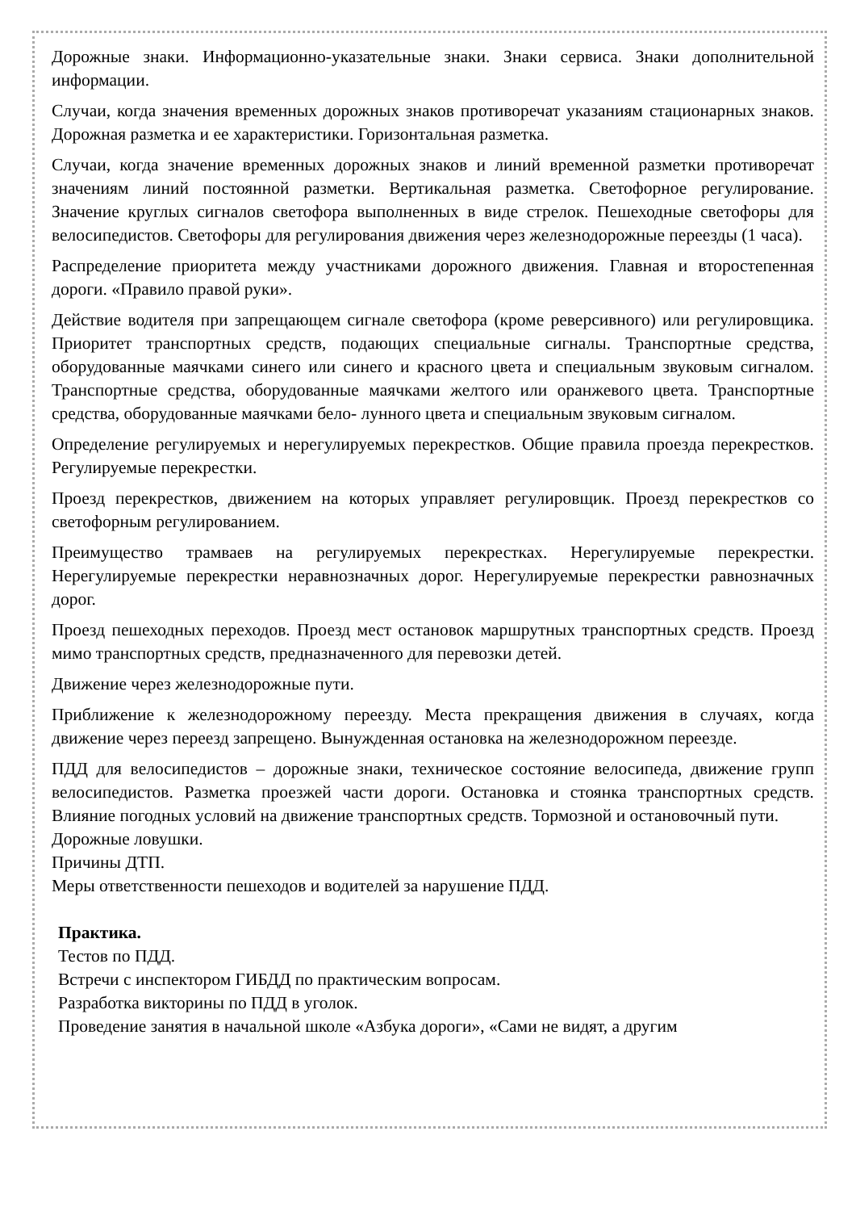Дорожные знаки. Информационно-указательные знаки. Знаки сервиса. Знаки дополнительной информации.
Случаи, когда значения временных дорожных знаков противоречат указаниям стационарных знаков. Дорожная разметка и ее характеристики. Горизонтальная разметка.
Случаи, когда значение временных дорожных знаков и линий временной разметки противоречат значениям линий постоянной разметки. Вертикальная разметка. Светофорное регулирование. Значение круглых сигналов светофора выполненных в виде стрелок. Пешеходные светофоры для велосипедистов. Светофоры для регулирования движения через железнодорожные переезды (1 часа).
Распределение приоритета между участниками дорожного движения. Главная и второстепенная дороги. «Правило правой руки».
Действие водителя при запрещающем сигнале светофора (кроме реверсивного) или регулировщика. Приоритет транспортных средств, подающих специальные сигналы. Транспортные средства, оборудованные маячками синего или синего и красного цвета и специальным звуковым сигналом. Транспортные средства, оборудованные маячками желтого или оранжевого цвета. Транспортные средства, оборудованные маячками бело- лунного цвета и специальным звуковым сигналом.
Определение регулируемых и нерегулируемых перекрестков. Общие правила проезда перекрестков. Регулируемые перекрестки.
Проезд перекрестков, движением на которых управляет регулировщик. Проезд перекрестков со светофорным регулированием.
Преимущество трамваев на регулируемых перекрестках. Нерегулируемые перекрестки. Нерегулируемые перекрестки неравнозначных дорог. Нерегулируемые перекрестки равнозначных дорог.
Проезд пешеходных переходов. Проезд мест остановок маршрутных транспортных средств. Проезд мимо транспортных средств, предназначенного для перевозки детей.
Движение через железнодорожные пути.
Приближение к железнодорожному переезду. Места прекращения движения в случаях, когда движение через переезд запрещено. Вынужденная остановка на железнодорожном переезде.
ПДД для велосипедистов – дорожные знаки, техническое состояние велосипеда, движение групп велосипедистов. Разметка проезжей части дороги. Остановка и стоянка транспортных средств. Влияние погодных условий на движение транспортных средств. Тормозной и остановочный пути.
Дорожные ловушки.
Причины ДТП.
Меры ответственности пешеходов и водителей за нарушение ПДД.
Практика.
Тестов по ПДД.
Встречи с инспектором ГИБДД по практическим вопросам.
Разработка викторины по ПДД в уголок.
Проведение занятия в начальной школе «Азбука дороги», «Сами не видят, а другим